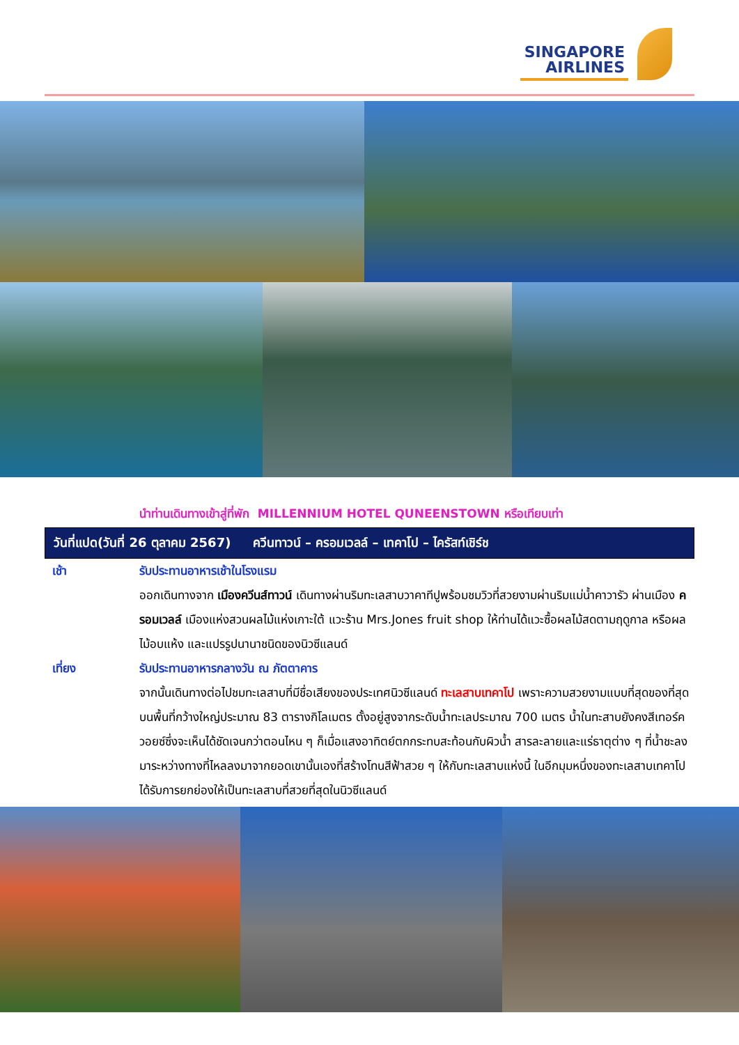SINGAPORE
AIRLINES
นำท่านเดินทางเข้าสู่ที่พัก MILLENNIUM HOTEL QUNEENSTOWN หรือเทียบเท่า
วันที่แปด(วันที่ 26 ตุลาคม 2567) ควีนทาวน์ – ครอมเวลล์ – เทคาโป – ไครัสท์เชิร์ช
เช้า รับประทานอาหารเช้าในโรงแรม
ออกเดินทางจาก เมืองควีนส์ทาวน์ เดินทางผ่านริมทะเลสาบวาคาทีปูพร้อมชมวิวที่สวยงามผ่านริมแม่น้ำคาวารัว ผ่านเมือง ครอมเวลล์ เมืองแห่งสวนผลไม้แห่งเกาะใต้ แวะร้าน Mrs.Jones fruit shop ให้ท่านได้แวะซื้อผลไม้สดตามฤดูกาล หรือผลไม้อบแห้ง และแปรรูปนานาชนิดของนิวซีแลนด์
เที่ยง รับประทานอาหารกลางวัน ณ ภัตตาคาร
จากนั้นเดินทางต่อไปชมทะเลสาบที่มีชื่อเสียงของประเทศนิวซีแลนด์ ทะเลสาบเทคาโป เพราะความสวยงามแบบที่สุดของที่สุดบนพื้นที่กว้างใหญ่ประมาณ 83 ตารางกิโลเมตร ตั้งอยู่สูงจากระดับน้ำทะเลประมาณ 700 เมตร น้ำในทะสาบยังคงสีเทอร์ควอยซ์ซึ่งจะเห็นได้ชัดเจนกว่าตอนไหน ๆ ก็เมื่อแสงอาทิตย์ตกกระทบสะท้อนกับผิวน้ำ สารละลายและแร่ธาตุต่าง ๆ ที่น้ำชะลงมาระหว่างทางที่ไหลลงมาจากยอดเขานั้นเองที่สร้างโทนสีฟ้าสวย ๆ ให้กับทะเลสาบแห่งนี้ ในอีกมุมหนึ่งของทะเลสาบเทคาโปได้รับการยกย่องให้เป็นทะเลสาบที่สวยที่สุดในนิวซีแลนด์